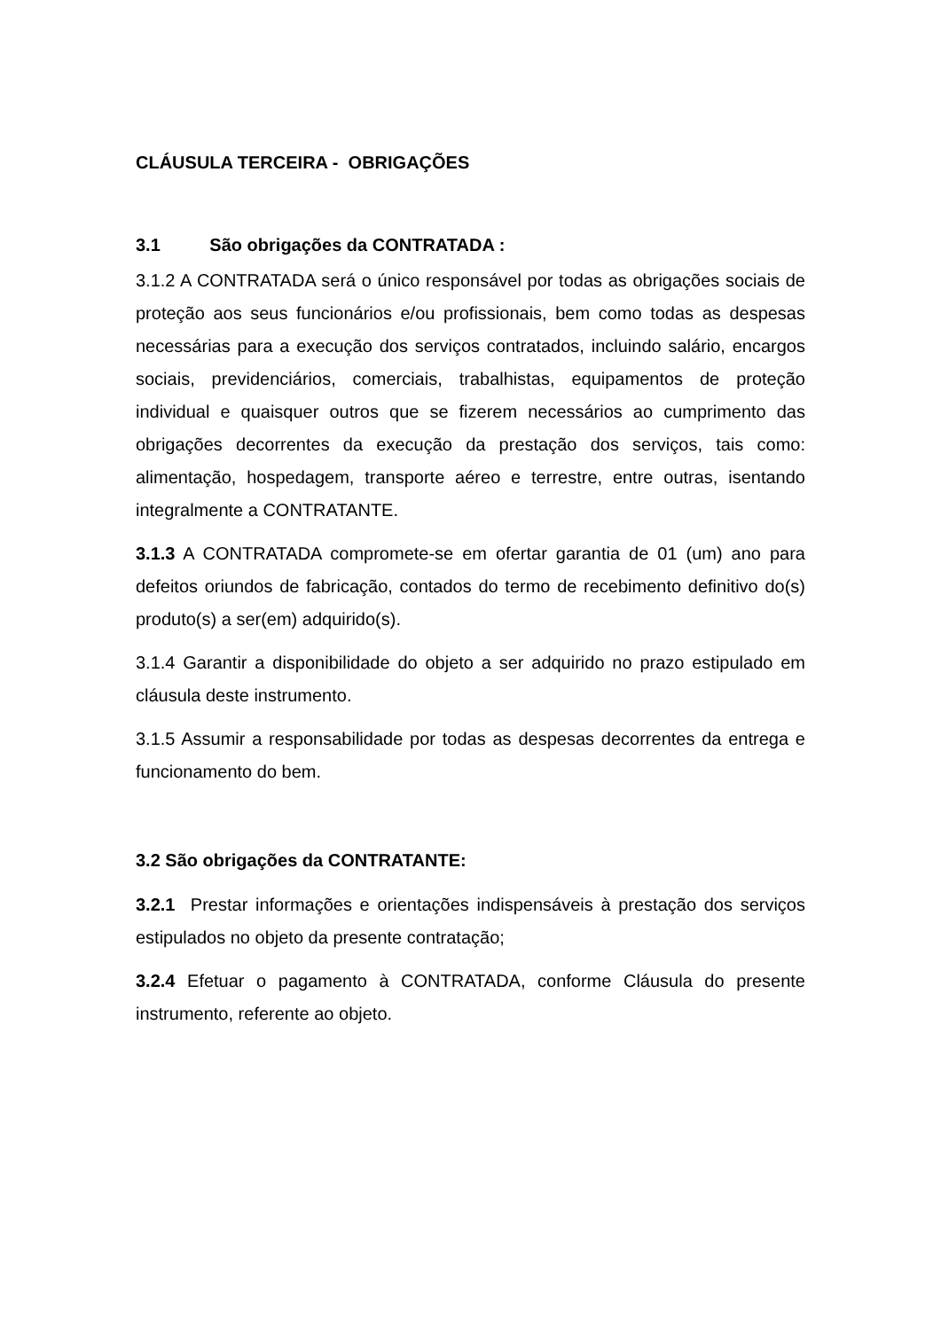CLÁUSULA TERCEIRA - OBRIGAÇÕES
3.1 São obrigações da CONTRATADA :
3.1.2 A CONTRATADA será o único responsável por todas as obrigações sociais de proteção aos seus funcionários e/ou profissionais, bem como todas as despesas necessárias para a execução dos serviços contratados, incluindo salário, encargos sociais, previdenciários, comerciais, trabalhistas, equipamentos de proteção individual e quaisquer outros que se fizerem necessários ao cumprimento das obrigações decorrentes da execução da prestação dos serviços, tais como: alimentação, hospedagem, transporte aéreo e terrestre, entre outras, isentando integralmente a CONTRATANTE.
3.1.3 A CONTRATADA compromete-se em ofertar garantia de 01 (um) ano para defeitos oriundos de fabricação, contados do termo de recebimento definitivo do(s) produto(s) a ser(em) adquirido(s).
3.1.4 Garantir a disponibilidade do objeto a ser adquirido no prazo estipulado em cláusula deste instrumento.
3.1.5 Assumir a responsabilidade por todas as despesas decorrentes da entrega e funcionamento do bem.
3.2 São obrigações da CONTRATANTE:
3.2.1 Prestar informações e orientações indispensáveis à prestação dos serviços estipulados no objeto da presente contratação;
3.2.4 Efetuar o pagamento à CONTRATADA, conforme Cláusula do presente instrumento, referente ao objeto.